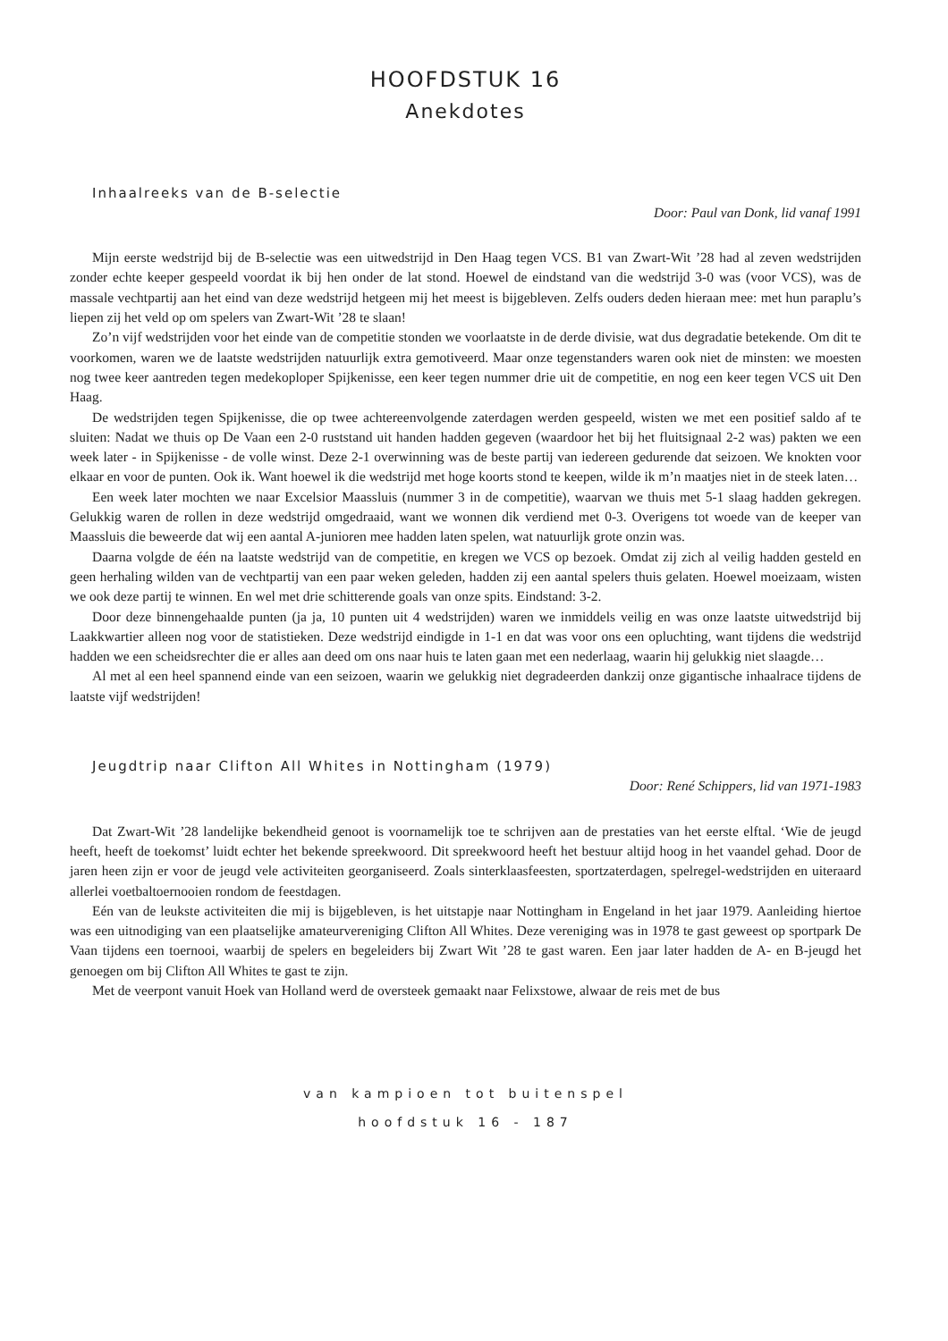HOOFDSTUK 16
Anekdotes
Inhaalreeks van de B-selectie
Door: Paul van Donk, lid vanaf 1991
Mijn eerste wedstrijd bij de B-selectie was een uitwedstrijd in Den Haag tegen VCS. B1 van Zwart-Wit ’28 had al zeven wedstrijden zonder echte keeper gespeeld voordat ik bij hen onder de lat stond. Hoewel de eindstand van die wedstrijd 3-0 was (voor VCS), was de massale vechtpartij aan het eind van deze wedstrijd hetgeen mij het meest is bijgebleven. Zelfs ouders deden hieraan mee: met hun paraplu’s liepen zij het veld op om spelers van Zwart-Wit ’28 te slaan!
Zo’n vijf wedstrijden voor het einde van de competitie stonden we voorlaatste in de derde divisie, wat dus degradatie betekende. Om dit te voorkomen, waren we de laatste wedstrijden natuurlijk extra gemotiveerd. Maar onze tegenstanders waren ook niet de minsten: we moesten nog twee keer aantreden tegen medekoploper Spijkenisse, een keer tegen nummer drie uit de competitie, en nog een keer tegen VCS uit Den Haag.
De wedstrijden tegen Spijkenisse, die op twee achtereenvolgende zaterdagen werden gespeeld, wisten we met een positief saldo af te sluiten: Nadat we thuis op De Vaan een 2-0 ruststand uit handen hadden gegeven (waardoor het bij het fluitsignaal 2-2 was) pakten we een week later - in Spijkenisse - de volle winst. Deze 2-1 overwinning was de beste partij van iedereen gedurende dat seizoen. We knokten voor elkaar en voor de punten. Ook ik. Want hoewel ik die wedstrijd met hoge koorts stond te keepen, wilde ik m’n maatjes niet in de steek laten…
Een week later mochten we naar Excelsior Maassluis (nummer 3 in de competitie), waarvan we thuis met 5-1 slaag hadden gekregen. Gelukkig waren de rollen in deze wedstrijd omgedraaid, want we wonnen dik verdiend met 0-3. Overigens tot woede van de keeper van Maassluis die beweerde dat wij een aantal A-junioren mee hadden laten spelen, wat natuurlijk grote onzin was.
Daarna volgde de één na laatste wedstrijd van de competitie, en kregen we VCS op bezoek. Omdat zij zich al veilig hadden gesteld en geen herhaling wilden van de vechtpartij van een paar weken geleden, hadden zij een aantal spelers thuis gelaten. Hoewel moeizaam, wisten we ook deze partij te winnen. En wel met drie schitterende goals van onze spits. Eindstand: 3-2.
Door deze binnengehaalde punten (ja ja, 10 punten uit 4 wedstrijden) waren we inmiddels veilig en was onze laatste uitwedstrijd bij Laakkwartier alleen nog voor de statistieken. Deze wedstrijd eindigde in 1-1 en dat was voor ons een opluchting, want tijdens die wedstrijd hadden we een scheidsrechter die er alles aan deed om ons naar huis te laten gaan met een nederlaag, waarin hij gelukkig niet slaagde…
Al met al een heel spannend einde van een seizoen, waarin we gelukkig niet degradeerden dankzij onze gigantische inhaalrace tijdens de laatste vijf wedstrijden!
Jeugdtrip naar Clifton All Whites in Nottingham (1979)
Door: René Schippers, lid van 1971-1983
Dat Zwart-Wit ’28 landelijke bekendheid genoot is voornamelijk toe te schrijven aan de prestaties van het eerste elftal. ‘Wie de jeugd heeft, heeft de toekomst’ luidt echter het bekende spreekwoord. Dit spreekwoord heeft het bestuur altijd hoog in het vaandel gehad. Door de jaren heen zijn er voor de jeugd vele activiteiten georganiseerd. Zoals sinterklaasfeesten, sportzaterdagen, spelregel-wedstrijden en uiteraard allerlei voetbaltoernooien rondom de feestdagen.
Eén van de leukste activiteiten die mij is bijgebleven, is het uitstapje naar Nottingham in Engeland in het jaar 1979. Aanleiding hiertoe was een uitnodiging van een plaatselijke amateurvereniging Clifton All Whites. Deze vereniging was in 1978 te gast geweest op sportpark De Vaan tijdens een toernooi, waarbij de spelers en begeleiders bij Zwart Wit ’28 te gast waren. Een jaar later hadden de A- en B-jeugd het genoegen om bij Clifton All Whites te gast te zijn.
Met de veerpont vanuit Hoek van Holland werd de oversteek gemaakt naar Felixstowe, alwaar de reis met de bus
van kampioen tot buitenspel
hoofdstuk 16 - 187